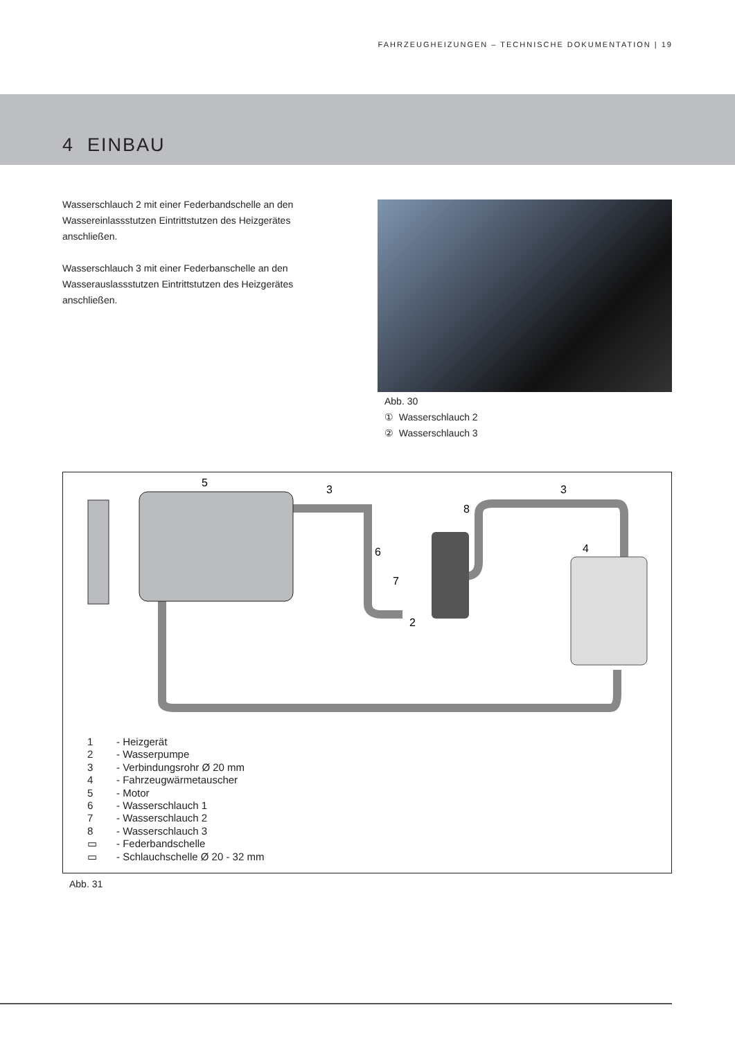FAHRZEUGHEIZUNGEN – TECHNISCHE DOKUMENTATION | 19
4 EINBAU
Wasserschlauch 2 mit einer Federbandschelle an den Wassereinlassstutzen Eintrittstutzen des Heizgerätes anschließen.
Wasserschlauch 3 mit einer Federbanschelle an den Wasserauslassstutzen Eintrittstutzen des Heizgerätes anschließen.
Abb. 30
① Wasserschlauch 2
② Wasserschlauch 3
5
3
3
8
6
7
2
4
1 - Heizgerät
2 - Wasserpumpe
3 - Verbindungsrohr Ø 20 mm
4 - Fahrzeugwärmetauscher
5 - Motor
6 - Wasserschlauch 1
7 - Wasserschlauch 2
8 - Wasserschlauch 3
▭ - Federbandschelle
▭ - Schlauchschelle Ø 20 - 32 mm
Abb. 31